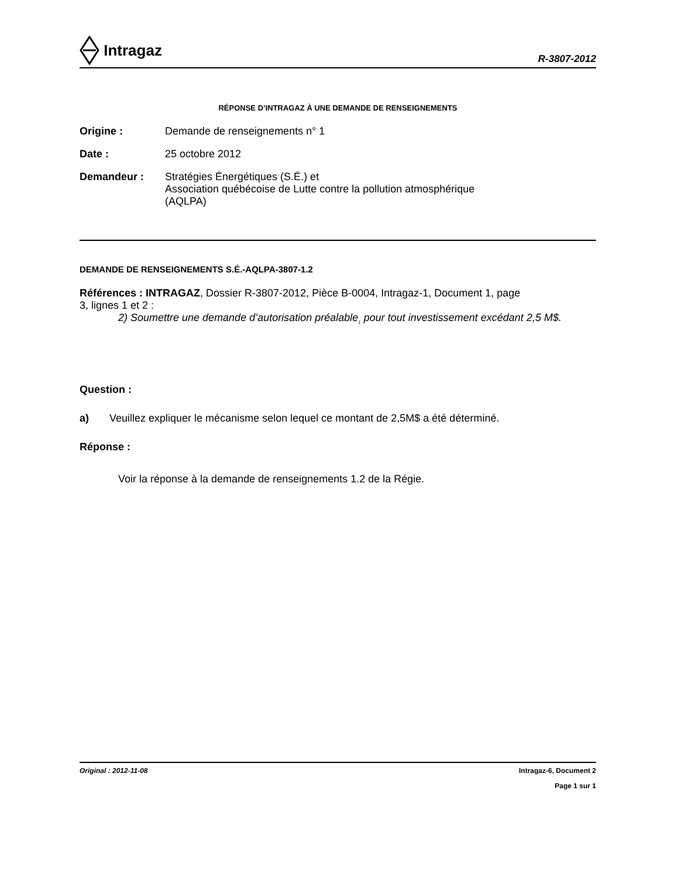Intragaz
R-3807-2012
RÉPONSE D’INTRAGAZ À UNE DEMANDE DE RENSEIGNEMENTS
Origine : Demande de renseignements n° 1
Date : 25 octobre 2012
Demandeur : Stratégies Énergétiques (S.É.) et
Association québécoise de Lutte contre la pollution atmosphérique
(AQLPA)
DEMANDE DE RENSEIGNEMENTS S.É.-AQLPA-3807-1.2
Références : INTRAGAZ, Dossier R-3807-2012, Pièce B-0004, Intragaz-1, Document 1, page
3, lignes 1 et 2 :
2) Soumettre une demande d’autorisation préalable<sub>1</sub> pour tout investissement excédant 2,5 M$.
Question :
a) Veuillez expliquer le mécanisme selon lequel ce montant de 2,5M$ a été déterminé.
Réponse :
Voir la réponse à la demande de renseignements 1.2 de la Régie.
Original : 2012-11-08 Intragaz-6, Document 2
Page 1 sur 1